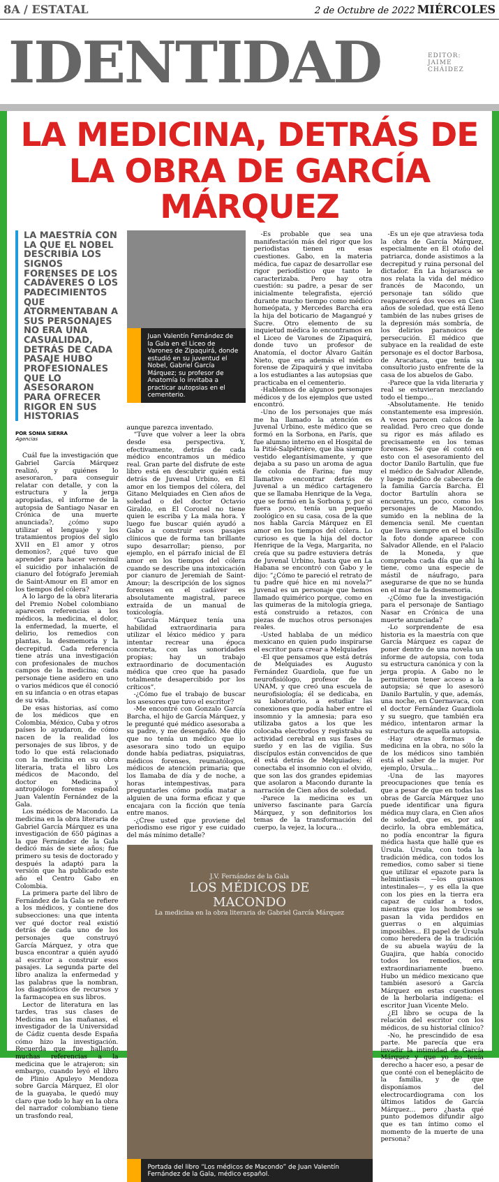8A / ESTATAL 2 de Octubre de 2022 MIÉRCOLES
IDENTIDAD
EDITOR:
JAIME
CHÁIDEZ
LA MEDICINA, DETRÁS DE LA OBRA DE GARCÍA MÁRQUEZ
LA MAESTRÍA CON LA QUE EL NOBEL DESCRIBÍA LOS SIGNOS FORENSES DE LOS CADÁVERES O LOS PADECIMIENTOS QUE ATORMENTABAN A SUS PERSONAJES NO ERA UNA CASUALIDAD, DETRÁS DE CADA PASAJE HUBO PROFESIONALES QUE LO ASESORARON PARA OFRECER RIGOR EN SUS HISTORIAS
POR SONIA SIERRA
Agencias
Cuál fue la investigación que Gabriel García Márquez realizó, y quiénes lo asesoraron, para conseguir relatar con detalle, y con la estructura y la jerga apropiadas, el informe de la autopsia de Santiago Nasar en Crónica de una muerte anunciada?, ¿cómo supo utilizar el lenguaje y los tratamientos propios del siglo XVII en El amor y otros demonios?, ¿qué tuvo que aprender para hacer verosímil el suicidio por inhalación de cianuro del fotógrafo Jeremiah de Saint-Amour en El amor en los tiempos del cólera?
A lo largo de la obra literaria del Premio Nobel colombiano aparecen referencias a los médicos, la medicina, el dolor, la enfermedad, la muerte, el delirio, los remedios con plantas, la desmemoria y la decrepitud. Cada referencia tiene atrás una investigación con profesionales de muchos campos de la medicina; cada personaje tiene asidero en uno o varios médicos que él conoció en su infancia o en otras etapas de su vida.
De esas historias, así como de los médicos que en Colombia, México, Cuba y otros países lo ayudaron, de cómo nacen de la realidad los personajes de sus libros, y de todo lo que está relacionado con la medicina en su obra literaria, trata el libro Los médicos de Macondo, del doctor en Medicina y antropólogo forense español Juan Valentín Fernández de la Gala.
Los médicos de Macondo. La medicina en la obra literaria de Gabriel García Márquez es una investigación de 650 páginas a la que Fernández de la Gala dedicó más de siete años; fue primero su tesis de doctorado y después la adaptó para la versión que ha publicado este año el Centro Gabo en Colombia.
La primera parte del libro de Fernández de la Gala se refiere a los médicos, y contiene dos subsecciones: una que intenta ver qué doctor real existió detrás de cada uno de los personajes que construyó García Márquez, y otra que busca encontrar a quién ayudó al escritor a construir esos pasajes. La segunda parte del libro analiza la enfermedad y las palabras que la nombran, los diagnósticos de recursos y la farmacopea en sus libros.
Lector de literatura en las tardes, tras sus clases de Medicina en las mañanas, el investigador de la Universidad de Cádiz cuenta desde España cómo hizo la investigación. Recuerda que fue hallando muchas referencias a la medicina que le atrajeron; sin embargo, cuando leyó el libro de Plinio Apuleyo Mendoza sobre García Márquez, El olor de la guayaba, le quedó muy claro que todo lo hay en la obra del narrador colombiano tiene un trasfondo real,
Juan Valentín Fernández de la Gala en el Liceo de Varones de Zipaquirá, donde estudió en su juventud el Nobel, Gabriel García Márquez; su profesor de Anatomía lo invitaba a practicar autopsias en el cementerio.
aunque parezca inventado.
“Tuve que volver a leer la obra desde esa perspectiva. Y, efectivamente, detrás de cada médico encontramos un médico real. Gran parte del disfrute de este libro está en descubrir quién está detrás de Juvenal Urbino, en El amor en los tiempos del cólera, del Gitano Melquiades en Cien años de soledad o del doctor Octavio Giraldo, en El Coronel no tiene quien le escriba y La mala hora. Y luego fue buscar quién ayudó a Gabo a construir esos pasajes clínicos que de forma tan brillante supo desarrollar; pienso, por ejemplo, en el párrafo inicial de El amor en los tiempos del cólera cuando se describe una intoxicación por cianuro de Jeremiah de Saint-Amour; la descripción de los signos forenses en el cadáver es absolutamente magistral, parece extraída de un manual de toxicología.
“García Márquez tenía una habilidad extraordinaria para utilizar el léxico médico y para intentar recrear una época concreta, con las sonoridades propias; hay un trabajo extraordinario de documentación médica que creo que ha pasado totalmente desapercibido por los críticos”.
-¿Cómo fue el trabajo de buscar los asesores que tuvo el escritor?
-Me encontré con Gonzalo García Barcha, el hijo de García Márquez, y le pregunté qué médico asesoraba a su padre, y me desengañó. Me dijo que no tenía un médico que lo asesorara sino todo un equipo donde había pediatras, psiquiatras, médicos forenses, reumatólogos, médicos de atención primaria; que los llamaba de día y de noche, a horas intempestivas, para preguntarles cómo podía matar a alguien de una forma eficaz y que encajara con la ficción que tenía entre manos.
-¿Cree usted que proviene del periodismo ese rigor y ese cuidado del más mínimo detalle?
-Es probable que sea una manifestación más del rigor que los periodistas tienen en esas cuestiones. Gabo, en la materia médica, fue capaz de desarrollar ese rigor periodístico que tanto le caracterizaba. Pero hay otra cuestión: su padre, a pesar de ser inicialmente telegrafista, ejerció durante mucho tiempo como médico homeópata, y Mercedes Barcha era la hija del boticario de Magangué y Sucre. Otro elemento de su inquietud médica lo encontramos en el Liceo de Varones de Zipaquirá, donde tuvo un profesor de Anatomía, el doctor Álvaro Gaitán Nieto, que era además el médico forense de Zipaquirá y que invitaba a los estudiantes a las autopsias que practicaba en el cementerio.
-Hablemos de algunos personajes médicos y de los ejemplos que usted encontró.
-Uno de los personajes que más me ha llamado la atención es Juvenal Urbino, este médico que se formó en la Sorbona, en París, que fue alumno interno en el Hospital de la Pitié-Salpêtrière, que iba siempre vestido elegantísimamente, y que dejaba a su paso un aroma de agua de colonia de Farina; fue muy llamativo encontrar detrás de Juvenal a un médico cartagenero que se llamaba Henrique de la Vega, que se formó en la Sorbona y, por si fuera poco, tenía un pequeño zoológico en su casa, cosa de la que nos habla García Márquez en El amor en los tiempos del cólera. Lo curioso es que la hija del doctor Henrique de la Vega, Margarita, no creía que su padre estuviera detrás de Juvenal Urbino, hasta que en La Habana se encontró con Gabo y le dijo: “¿Cómo te pareció el retrato de tu padre qué hice en mi novela?” Juvenal es un personaje que hemos llamado quimérico porque, como en las quimeras de la mitología griega, está construido a retazos, con piezas de muchos otros personajes reales.
-Usted hablaba de un médico mexicano en quien pudo inspirarse el escritor para crear a Melquiades
-El que pensamos que está detrás de Melquiades es Augusto Fernández Guardiola, que fue un neurofisiólogo, profesor de la UNAM, y que creó una escuela de neurofisiología; él se dedicaba, en su laboratorio, a estudiar las conexiones que podía haber entre el insomnio y la amnesia; para eso utilizaba gatos a los que les colocaba electrodos y registraba su actividad cerebral en sus fases de sueño y en las de vigilia. Sus discípulos están convencidos de que él está detrás de Melquiades; él conectaba el insomnio con el olvido, que son las dos grandes epidemias que asolaron a Macondo durante la narración de Cien años de soledad.
-Parece la medicina es un universo fascinante para García Márquez, y son definitorios los temas de la transformación del cuerpo, la vejez, la locura…
J.V. Fernández de la Gala
LOS MÉDICOS DE MACONDO
La medicina en la obra literaria de Gabriel García Márquez
Portada del libro “Los médicos de Macondo” de Juan Valentín Fernández de la Gala, médico español.
-Es un eje que atraviesa toda la obra de García Márquez, especialmente en El otoño del patriarca, donde asistimos a la decrepitud y ruina personal del dictador. En La hojarasca se nos relata la vida del médico francés de Macondo, un personaje tan sólido que reaparecerá dos veces en Cien años de soledad, que está lleno también de las nubes grises de la depresión más sombría, de los delirios paranoicos de persecución. El médico que subyace en la realidad de este personaje es el doctor Barbosa, de Aracataca, que tenía su consultorio justo enfrente de la casa de los abuelos de Gabo.
-Parece que la vida literaria y real se estuvieran mezclando todo el tiempo…
-Absolutamente. He tenido constantemente esa impresión. A veces parecen calcos de la realidad. Pero creo que donde su rigor es más afilado es precisamente en los temas forenses. Sé que él contó en esto con el asesoramiento del doctor Danilo Bartulín, que fue el médico de Salvador Allende, y luego médico de cabecera de la familia García Barcha. El doctor Bartulín ahora se encuentra, un poco, como los personajes de Macondo, sumido en la neblina de la demencia senil. Me cuentan que lleva siempre en el bolsillo la foto donde aparece con Salvador Allende, en el Palacio de la Moneda, y que comprueba cada día que ahí la tiene, como una especie de mástil de náufrago, para asegurarse de que no se hunda en el mar de la desmemoria.
-¿Cómo fue la investigación para el personaje de Santiago Nasar en Crónica de una muerte anunciada?
-Lo sorprendente de esa historia es la maestría con que García Márquez es capaz de poner dentro de una novela un informe de autopsia, con toda su estructura canónica y con la jerga propia. A Gabo no le permitieron tener acceso a la autopsia; sé que lo asesoró Danilo Bartulín, y que, además, una noche, en Cuernavaca, con el doctor Fernández Guardiola y su suegro, que también era médico, intentaron armar la estructura de aquella autopsia.
-Hay otras formas de medicina en la obra, no sólo la de los médicos sino también está el saber de la mujer. Por ejemplo, Úrsula…
-Una de las mayores preocupaciones que tenía es que a pesar de que en todas las obras de García Márquez uno puede identificar una figura médica muy clara, en Cien años de soledad, que es, por así decirlo, la obra emblemática, no podía encontrar la figura médica hasta que hallé que es Úrsula. Úrsula, con toda la tradición médica, con todos los remedios, como saber si tiene que utilizar el epazote para la helmintiasis —los gusanos intestinales—, y es ella la que con los pies en la tierra era capaz de cuidar a todos, mientras que los hombres se pasan la vida perdidos en guerras o en alquimias imposibles... El papel de Úrsula como heredera de la tradición de su abuela wayúu de la Guajira, que había conocido todos los remedios, era extraordinariamente bueno. Hubo un médico mexicano que también asesoró a García Márquez en estas cuestiones de la herbolaria indígena: el escritor Juan Vicente Melo.
¿El libro se ocupa de la relación del escritor con los médicos, de su historial clínico?
-No, he prescindido de esa parte. Me parecía que era invadir la intimidad de García Márquez y que yo no tenía derecho a hacer eso, a pesar de que conté con el beneplácito de la familia, y de que disponíamos del electrocardiograma con los últimos latidos de García Márquez… pero ¿hasta qué punto podemos difundir algo que es tan íntimo como el momento de la muerte de una persona?